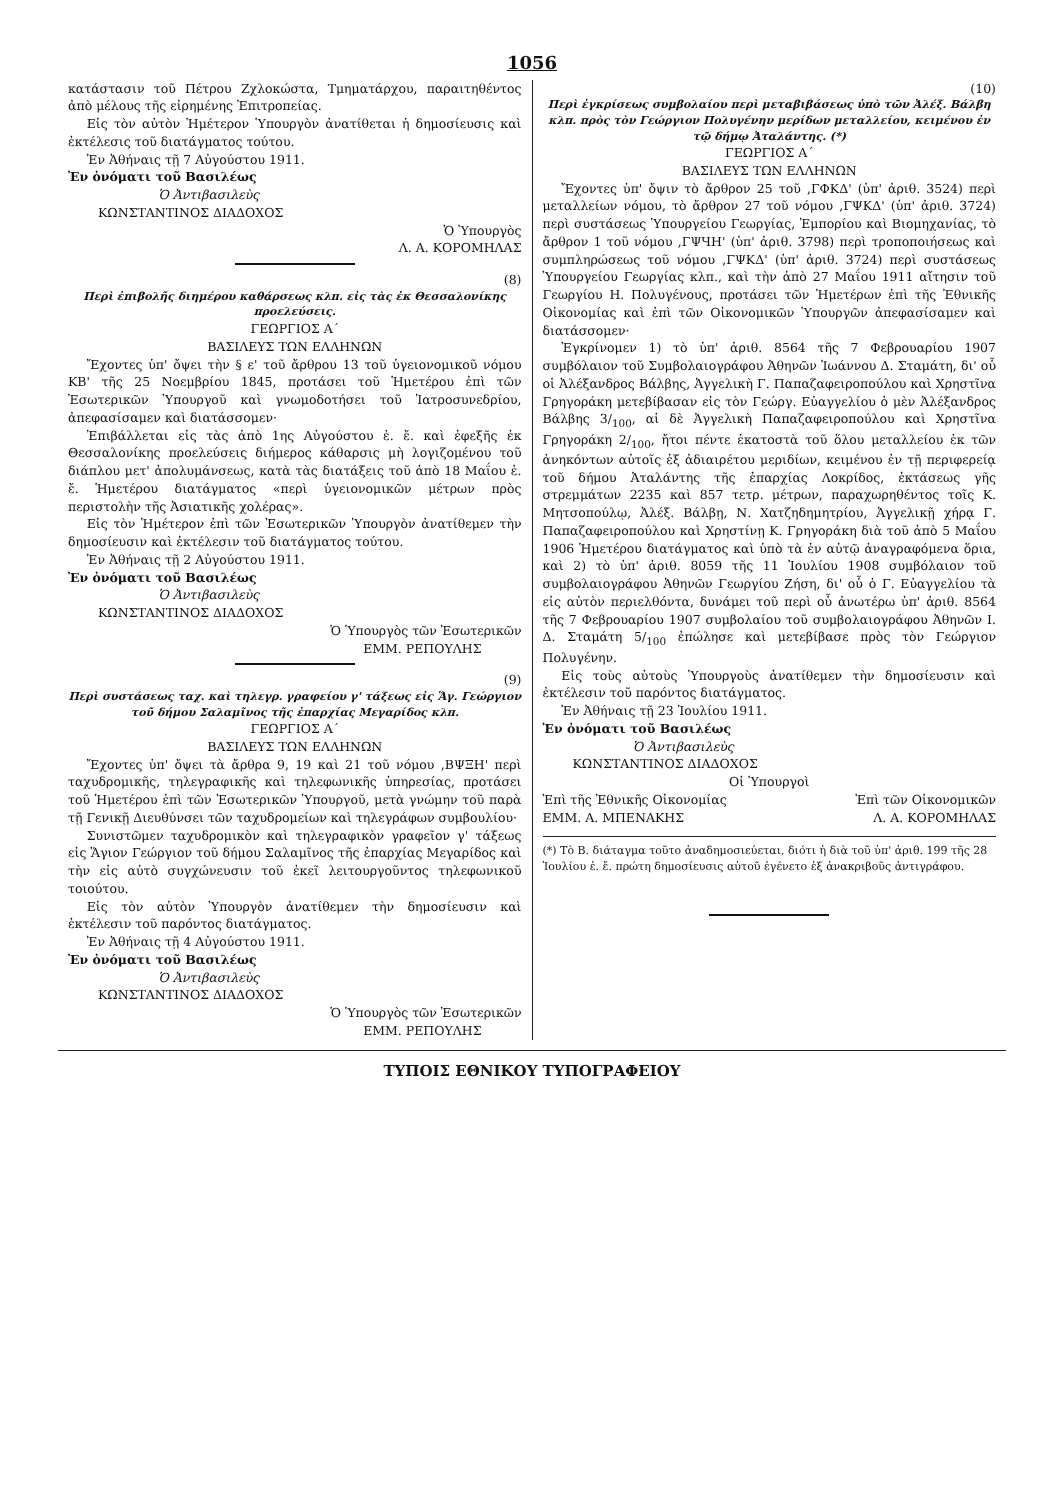1056
κατάστασιν τοῦ Πέτρου Ζχλοκώστα, Τμηματάρχου, παραιτηθέντος ἀπὸ μέλους τῆς εἰρημένης Ἐπιτροπείας.
Εἰς τὸν αὐτὸν Ἡμέτερον Ὑπουργὸν ἀνατίθεται ἡ δημοσίευσις καὶ ἐκτέλεσις τοῦ διατάγματος τούτου.
Ἐν Ἀθήναις τῇ 7 Αὐγούστου 1911.
Ἐν ὀνόματι τοῦ Βασιλέως
Ὁ Ἀντιβασιλεὺς
ΚΩΝΣΤΑΝΤΙΝΟΣ ΔΙΑΔΟΧΟΣ
Ὁ Ὑπουργὸς
Λ. Α. ΚΟΡΟΜΗΛΑΣ
(8)
Περὶ ἐπιβολῆς διημέρου καθάρσεως κλπ. εἰς τὰς ἐκ Θεσσαλονίκης προελεύσεις.
ΓΕΩΡΓΙΟΣ Α΄
ΒΑΣΙΛΕΥΣ ΤΩΝ ΕΛΛΗΝΩΝ
Ἔχοντες ὑπ' ὄψει τὴν § ε' τοῦ ἄρθρου 13 τοῦ ὑγειονομικοῦ νόμου ΚΒ' τῆς 25 Νοεμβρίου 1845, προτάσει τοῦ Ἡμετέρου ἐπὶ τῶν Ἐσωτερικῶν Ὑπουργοῦ καὶ γνωμοδοτήσει τοῦ Ἰατροσυνεδρίου, ἀπεφασίσαμεν καὶ διατάσσομεν·
Ἐπιβάλλεται εἰς τὰς ἀπὸ 1ης Αὐγούστου ἐ. ἔ. καὶ ἐφεξῆς ἐκ Θεσσαλονίκης προελεύσεις διήμερος κάθαρσις μὴ λογιζομένου τοῦ διάπλου μετ' ἀπολυμάνσεως, κατὰ τὰς διατάξεις τοῦ ἀπὸ 18 Μαΐου ἐ. ἔ. Ἡμετέρου διατάγματος «περὶ ὑγειονομικῶν μέτρων πρὸς περιστολὴν τῆς Ἀσιατικῆς χολέρας».
Εἰς τὸν Ἡμέτερον ἐπὶ τῶν Ἐσωτερικῶν Ὑπουργὸν ἀνατίθεμεν τὴν δημοσίευσιν καὶ ἐκτέλεσιν τοῦ διατάγματος τούτου.
Ἐν Ἀθήναις τῇ 2 Αὐγούστου 1911.
Ἐν ὀνόματι τοῦ Βασιλέως
Ὁ Ἀντιβασιλεὺς
ΚΩΝΣΤΑΝΤΙΝΟΣ ΔΙΑΔΟΧΟΣ
Ὁ Ὑπουργὸς τῶν Ἐσωτερικῶν
ΕΜΜ. ΡΕΠΟΥΛΗΣ
(9)
Περὶ συστάσεως ταχ. καὶ τηλεγρ. γραφείου γ' τάξεως εἰς Ἅγ. Γεώργιον τοῦ δήμου Σαλαμῖνος τῆς ἐπαρχίας Μεγαρίδος κλπ.
ΓΕΩΡΓΙΟΣ Α΄
ΒΑΣΙΛΕΥΣ ΤΩΝ ΕΛΛΗΝΩΝ
Ἔχοντες ὑπ' ὄψει τὰ ἄρθρα 9, 19 καὶ 21 τοῦ νόμου ,ΒΨΞΗ' περὶ ταχυδρομικῆς, τηλεγραφικῆς καὶ τηλεφωνικῆς ὑπηρεσίας, προτάσει τοῦ Ἡμετέρου ἐπὶ τῶν Ἐσωτερικῶν Ὑπουργοῦ, μετὰ γνώμην τοῦ παρὰ τῇ Γενικῇ Διευθύνσει τῶν ταχυδρομείων καὶ τηλεγράφων συμβουλίου·
Συνιστῶμεν ταχυδρομικὸν καὶ τηλεγραφικὸν γραφεῖον γ' τάξεως εἰς Ἅγιον Γεώργιον τοῦ δήμου Σαλαμῖνος τῆς ἐπαρχίας Μεγαρίδος καὶ τὴν εἰς αὐτὸ συγχώνευσιν τοῦ ἐκεῖ λειτουργοῦντος τηλεφωνικοῦ τοιούτου.
Εἰς τὸν αὐτὸν Ὑπουργὸν ἀνατίθεμεν τὴν δημοσίευσιν καὶ ἐκτέλεσιν τοῦ παρόντος διατάγματος.
Ἐν Ἀθήναις τῇ 4 Αὐγούστου 1911.
Ἐν ὀνόματι τοῦ Βασιλέως
Ὁ Ἀντιβασιλεὺς
ΚΩΝΣΤΑΝΤΙΝΟΣ ΔΙΑΔΟΧΟΣ
Ὁ Ὑπουργὸς τῶν Ἐσωτερικῶν
ΕΜΜ. ΡΕΠΟΥΛΗΣ
(10)
Περὶ ἐγκρίσεως συμβολαίου περὶ μεταβιβάσεως ὑπὸ τῶν Ἀλέξ. Βάλβη κλπ. πρὸς τὸν Γεώργιον Πολυγένην μερίδων μεταλλείου, κειμένου ἐν τῷ δήμῳ Ἀταλάντης. (*)
ΓΕΩΡΓΙΟΣ Α΄
ΒΑΣΙΛΕΥΣ ΤΩΝ ΕΛΛΗΝΩΝ
Ἔχοντες ὑπ' ὄψιν τὸ ἄρθρον 25 τοῦ ,ΓΦΚΔ' (ὑπ' ἀριθ. 3524) περὶ μεταλλείων νόμου, τὸ ἄρθρον 27 τοῦ νόμου ,ΓΨΚΔ' (ὑπ' ἀριθ. 3724) περὶ συστάσεως Ὑπουργείου Γεωργίας, Ἐμπορίου καὶ Βιομηχανίας, τὸ ἄρθρον 1 τοῦ νόμου ,ΓΨЧΗ' (ὑπ' ἀριθ. 3798) περὶ τροποποιήσεως καὶ συμπληρώσεως τοῦ νόμου ,ΓΨΚΔ' (ὑπ' ἀριθ. 3724) περὶ συστάσεως Ὑπουργείου Γεωργίας κλπ., καὶ τὴν ἀπὸ 27 Μαΐου 1911 αἴτησιν τοῦ Γεωργίου Η. Πολυγένους, προτάσει τῶν Ἡμετέρων ἐπὶ τῆς Ἐθνικῆς Οἰκονομίας καὶ ἐπὶ τῶν Οἰκονομικῶν Ὑπουργῶν ἀπεφασίσαμεν καὶ διατάσσομεν·
Ἐγκρίνομεν 1) τὸ ὑπ' ἀριθ. 8564 τῆς 7 Φεβρουαρίου 1907 συμβόλαιον τοῦ Συμβολαιογράφου Ἀθηνῶν Ἰωάννου Δ. Σταμάτη, δι' οὗ οἱ Ἀλέξανδρος Βάλβης, Ἀγγελικὴ Γ. Παπαζαφειροπούλου καὶ Χρηστῖνα Γρηγοράκη μετεβίβασαν εἰς τὸν Γεώργ. Εὐαγγελίου ὁ μὲν Ἀλέξανδρος Βάλβης 3/<sub>100</sub>, αἱ δὲ Ἀγγελικὴ Παπαζαφειροπούλου καὶ Χρηστῖνα Γρηγοράκη 2/<sub>100</sub>, ἤτοι πέντε ἑκατοστὰ τοῦ ὅλου μεταλλείου ἐκ τῶν ἀνηκόντων αὐτοῖς ἐξ ἀδιαιρέτου μεριδίων, κειμένου ἐν τῇ περιφερείᾳ τοῦ δήμου Ἀταλάντης τῆς ἐπαρχίας Λοκρίδος, ἐκτάσεως γῆς στρεμμάτων 2235 καὶ 857 τετρ. μέτρων, παραχωρηθέντος τοῖς Κ. Μητσοπούλῳ, Ἀλέξ. Βάλβῃ, Ν. Χατζηδημητρίου, Ἀγγελικῇ χήρᾳ Γ. Παπαζαφειροπούλου καὶ Χρηστίνῃ Κ. Γρηγοράκη διὰ τοῦ ἀπὸ 5 Μαΐου 1906 Ἡμετέρου διατάγματος καὶ ὑπὸ τὰ ἐν αὐτῷ ἀναγραφόμενα ὅρια, καὶ 2) τὸ ὑπ' ἀριθ. 8059 τῆς 11 Ἰουλίου 1908 συμβόλαιον τοῦ συμβολαιογράφου Ἀθηνῶν Γεωργίου Ζήση, δι' οὗ ὁ Γ. Εὐαγγελίου τὰ εἰς αὐτὸν περιελθόντα, δυνάμει τοῦ περὶ οὗ ἀνωτέρω ὑπ' ἀριθ. 8564 τῆς 7 Φεβρουαρίου 1907 συμβολαίου τοῦ συμβολαιογράφου Ἀθηνῶν Ι. Δ. Σταμάτη 5/<sub>100</sub> ἐπώλησε καὶ μετεβίβασε πρὸς τὸν Γεώργιον Πολυγένην.
Εἰς τοὺς αὐτοὺς Ὑπουργοὺς ἀνατίθεμεν τὴν δημοσίευσιν καὶ ἐκτέλεσιν τοῦ παρόντος διατάγματος.
Ἐν Ἀθήναις τῇ 23 Ἰουλίου 1911.
Ἐν ὀνόματι τοῦ Βασιλέως
Ὁ Ἀντιβασιλεὺς
ΚΩΝΣΤΑΝΤΙΝΟΣ ΔΙΑΔΟΧΟΣ
Οἱ Ὑπουργοὶ
Ἐπὶ τῆς Ἐθνικῆς Οἰκονομίας Ἐπὶ τῶν Οἰκονομικῶν
ΕΜΜ. Α. ΜΠΕΝΑΚΗΣ Λ. Α. ΚΟΡΟΜΗΛΑΣ
(*) Τὸ Β. διάταγμα τοῦτο ἀναδημοσιεύεται, διότι ἡ διὰ τοῦ ὑπ' ἀριθ. 199 τῆς 28 Ἰουλίου ἐ. ἔ. πρώτη δημοσίευσις αὐτοῦ ἐγένετο ἐξ ἀνακριβοῦς ἀντιγράφου.
ΤΥΠΟΙΣ ΕΘΝΙΚΟΥ ΤΥΠΟΓΡΑΦΕΙΟΥ